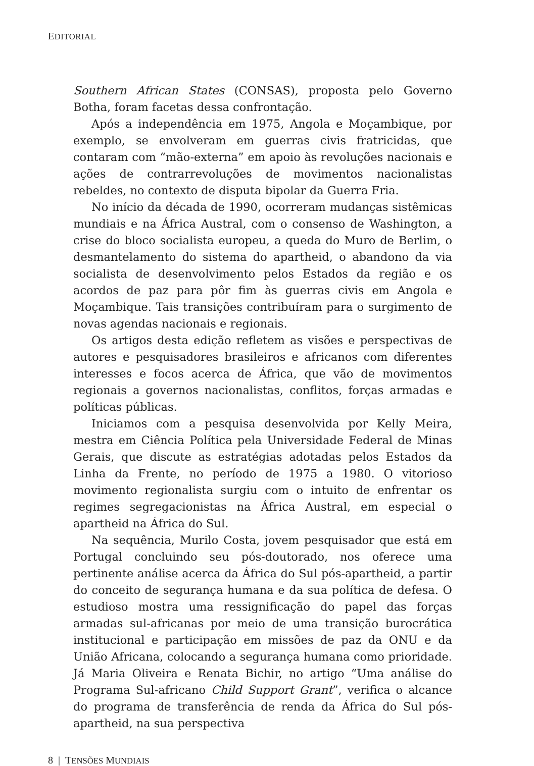EDITORIAL
Southern African States (CONSAS), proposta pelo Governo Botha, foram facetas dessa confrontação.
Após a independência em 1975, Angola e Moçambique, por exemplo, se envolveram em guerras civis fratricidas, que contaram com “mão-externa” em apoio às revoluções nacionais e ações de contrarrevoluções de movimentos nacionalistas rebeldes, no contexto de disputa bipolar da Guerra Fria.
No início da década de 1990, ocorreram mudanças sistêmicas mundiais e na África Austral, com o consenso de Washington, a crise do bloco socialista europeu, a queda do Muro de Berlim, o desmantelamento do sistema do apartheid, o abandono da via socialista de desenvolvimento pelos Estados da região e os acordos de paz para pôr fim às guerras civis em Angola e Moçambique. Tais transições contribuíram para o surgimento de novas agendas nacionais e regionais.
Os artigos desta edição refletem as visões e perspectivas de autores e pesquisadores brasileiros e africanos com diferentes interesses e focos acerca de África, que vão de movimentos regionais a governos nacionalistas, conflitos, forças armadas e políticas públicas.
Iniciamos com a pesquisa desenvolvida por Kelly Meira, mestra em Ciência Política pela Universidade Federal de Minas Gerais, que discute as estratégias adotadas pelos Estados da Linha da Frente, no período de 1975 a 1980. O vitorioso movimento regionalista surgiu com o intuito de enfrentar os regimes segregacionistas na África Austral, em especial o apartheid na África do Sul.
Na sequência, Murilo Costa, jovem pesquisador que está em Portugal concluindo seu pós-doutorado, nos oferece uma pertinente análise acerca da África do Sul pós-apartheid, a partir do conceito de segurança humana e da sua política de defesa. O estudioso mostra uma ressignificação do papel das forças armadas sul-africanas por meio de uma transição burocrática institucional e participação em missões de paz da ONU e da União Africana, colocando a segurança humana como prioridade. Já Maria Oliveira e Renata Bichir, no artigo “Uma análise do Programa Sul-africano Child Support Grant”, verifica o alcance do programa de transferência de renda da África do Sul pós-apartheid, na sua perspectiva
8 | TENSÕES MUNDIAIS